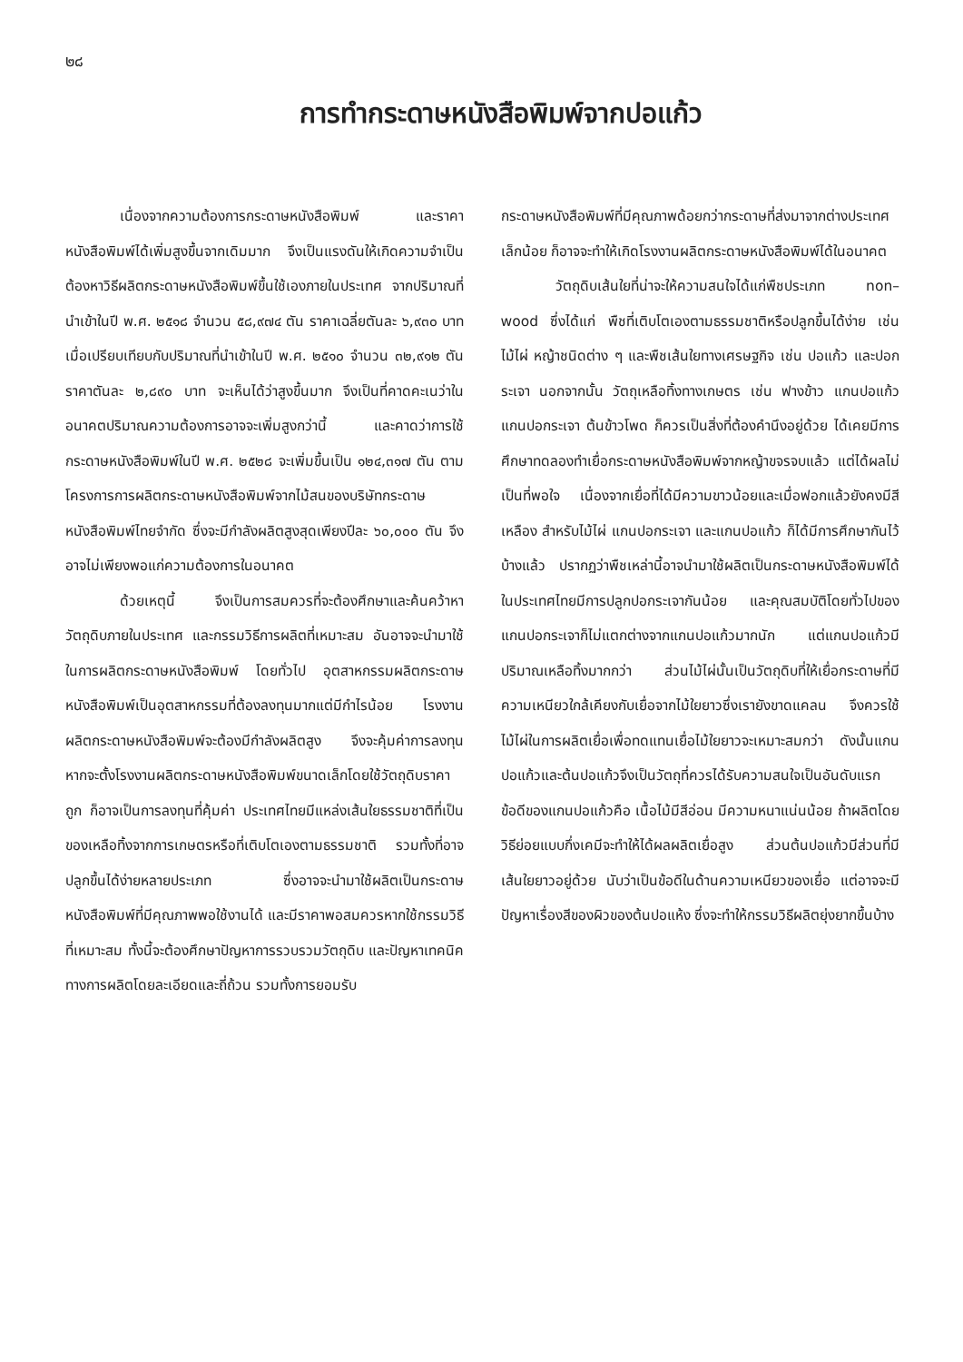๒๘
การทำกระดาษหนังสือพิมพ์จากปอแก้ว
เนื่องจากความต้องการกระดาษหนังสือพิมพ์ และราคาหนังสือพิมพ์ได้เพิ่มสูงขึ้นจากเดิมมาก จึงเป็นแรงดันให้เกิดความจำเป็นต้องหาวิธีผลิตกระดาษหนังสือพิมพ์ขึ้นใช้เองภายในประเทศ จากปริมาณที่นำเข้าในปี พ.ศ. ๒๕๑๘ จำนวน ๕๘,๙๗๔ ตัน ราคาเฉลี่ยตันละ ๖,๙๓๐ บาท เมื่อเปรียบเทียบกับปริมาณที่นำเข้าในปี พ.ศ. ๒๕๑๐ จำนวน ๓๒,๙๑๒ ตัน ราคาตันละ ๒,๘๙๐ บาท จะเห็นได้ว่าสูงขึ้นมาก จึงเป็นที่คาดคะเนว่าในอนาคตปริมาณความต้องการอาจจะเพิ่มสูงกว่านี้ และคาดว่าการใช้กระดาษหนังสือพิมพ์ในปี พ.ศ. ๒๕๒๘ จะเพิ่มขึ้นเป็น ๑๒๔,๓๑๗ ตัน ตามโครงการการผลิตกระดาษหนังสือพิมพ์จากไม้สนของบริษัทกระดาษหนังสือพิมพ์ไทยจำกัด ซึ่งจะมีกำลังผลิตสูงสุดเพียงปีละ ๖๐,๐๐๐ ตัน จึงอาจไม่เพียงพอแก่ความต้องการในอนาคต
ด้วยเหตุนี้ จึงเป็นการสมควรที่จะต้องศึกษาและค้นคว้าหาวัตถุดิบภายในประเทศ และกรรมวิธีการผลิตที่เหมาะสม อันอาจจะนำมาใช้ในการผลิตกระดาษหนังสือพิมพ์ โดยทั่วไป อุตสาหกรรมผลิตกระดาษหนังสือพิมพ์เป็นอุตสาหกรรมที่ต้องลงทุนมากแต่มีกำไรน้อย โรงงานผลิตกระดาษหนังสือพิมพ์จะต้องมีกำลังผลิตสูง จึงจะคุ้มค่าการลงทุน หากจะตั้งโรงงานผลิตกระดาษหนังสือพิมพ์ขนาดเล็กโดยใช้วัตถุดิบราคาถูก ก็อาจเป็นการลงทุนที่คุ้มค่า ประเทศไทยมีแหล่งเส้นใยธรรมชาติที่เป็นของเหลือทิ้งจากการเกษตรหรือที่เติบโตเองตามธรรมชาติ รวมทั้งที่อาจปลูกขึ้นได้ง่ายหลายประเภท ซึ่งอาจจะนำมาใช้ผลิตเป็นกระดาษหนังสือพิมพ์ที่มีคุณภาพพอใช้งานได้ และมีราคาพอสมควรหากใช้กรรมวิธีที่เหมาะสม ทั้งนี้จะต้องศึกษาปัญหาการรวบรวมวัตถุดิบ และปัญหาเทคนิคทางการผลิตโดยละเอียดและถี่ถ้วน รวมทั้งการยอมรับ
กระดาษหนังสือพิมพ์ที่มีคุณภาพด้อยกว่ากระดาษที่ส่งมาจากต่างประเทศเล็กน้อย ก็อาจจะทำให้เกิดโรงงานผลิตกระดาษหนังสือพิมพ์ได้ในอนาคต
วัตถุดิบเส้นใยที่น่าจะให้ความสนใจได้แก่พืชประเภท non–wood ซึ่งได้แก่ พืชที่เติบโตเองตามธรรมชาติหรือปลูกขึ้นได้ง่าย เช่น ไม้ไผ่ หญ้าชนิดต่าง ๆ และพืชเส้นใยทางเศรษฐกิจ เช่น ปอแก้ว และปอกระเจา นอกจากนั้น วัตถุเหลือทิ้งทางเกษตร เช่น ฟางข้าว แกนปอแก้ว แกนปอกระเจา ต้นข้าวโพด ก็ควรเป็นสิ่งที่ต้องคำนึงอยู่ด้วย ได้เคยมีการศึกษาทดลองทำเยื่อกระดาษหนังสือพิมพ์จากหญ้าขจรจบแล้ว แต่ได้ผลไม่เป็นที่พอใจ เนื่องจากเยื่อที่ได้มีความขาวน้อยและเมื่อฟอกแล้วยังคงมีสีเหลือง สำหรับไม้ไผ่ แกนปอกระเจา และแกนปอแก้ว ก็ได้มีการศึกษากันไว้บ้างแล้ว ปรากฏว่าพืชเหล่านี้อาจนำมาใช้ผลิตเป็นกระดาษหนังสือพิมพ์ได้ ในประเทศไทยมีการปลูกปอกระเจากันน้อย และคุณสมบัติโดยทั่วไปของแกนปอกระเจาก็ไม่แตกต่างจากแกนปอแก้วมากนัก แต่แกนปอแก้วมีปริมาณเหลือทิ้งมากกว่า ส่วนไม้ไผ่นั้นเป็นวัตถุดิบที่ให้เยื่อกระดาษที่มีความเหนียวใกล้เคียงกับเยื่อจากไม้ใยยาวซึ่งเรายังขาดแคลน จึงควรใช้ไม้ไผ่ในการผลิตเยื่อเพื่อทดแทนเยื่อไม้ใยยาวจะเหมาะสมกว่า ดังนั้นแกนปอแก้วและต้นปอแก้วจึงเป็นวัตถุที่ควรได้รับความสนใจเป็นอันดับแรก ข้อดีของแกนปอแก้วคือ เนื้อไม้มีสีอ่อน มีความหนาแน่นน้อย ถ้าผลิตโดยวิธีย่อยแบบกึ่งเคมีจะทำให้ได้ผลผลิตเยื่อสูง ส่วนต้นปอแก้วมีส่วนที่มีเส้นใยยาวอยู่ด้วย นับว่าเป็นข้อดีในด้านความเหนียวของเยื่อ แต่อาจจะมีปัญหาเรื่องสีของผิวของต้นปอแห้ง ซึ่งจะทำให้กรรมวิธีผลิตยุ่งยากขึ้นบ้าง